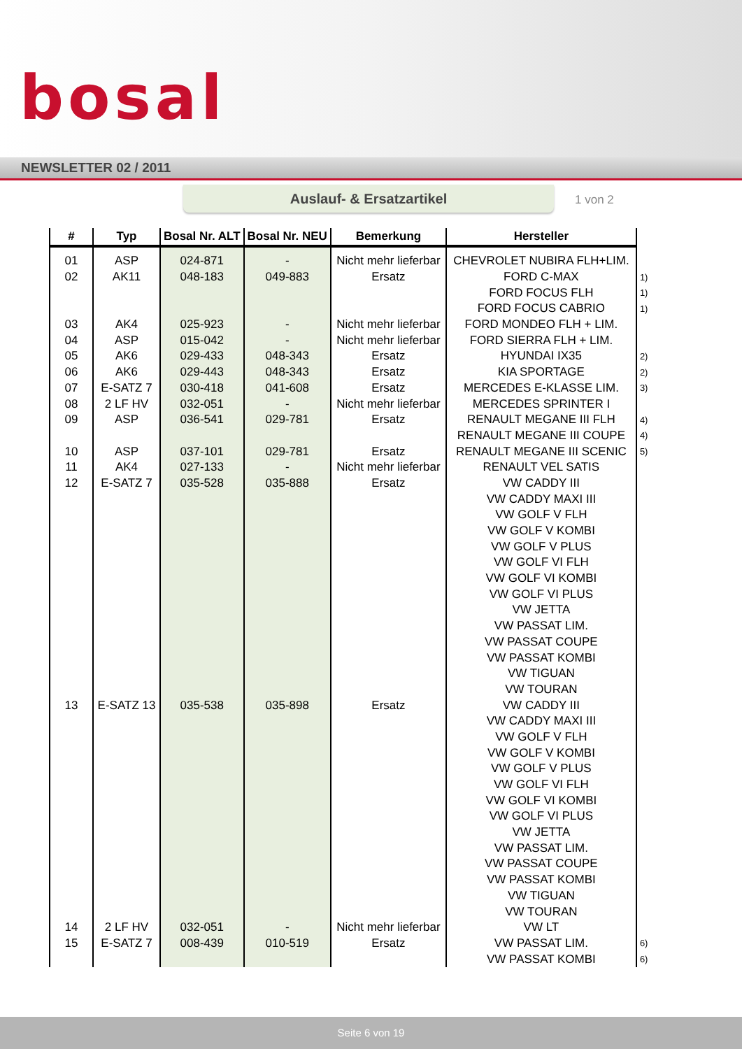bosal
NEWSLETTER 02 / 2011
Auslauf- & Ersatzartikel
1 von 2
| # | Typ | Bosal Nr. ALT | Bosal Nr. NEU | Bemerkung | Hersteller | |
| --- | --- | --- | --- | --- | --- | --- |
| 01 | ASP | 024-871 | - | Nicht mehr lieferbar | CHEVROLET NUBIRA FLH+LIM. | |
| 02 | AK11 | 048-183 | 049-883 | Ersatz | FORD C-MAX | 1) |
| | | | | | FORD FOCUS FLH | 1) |
| | | | | | FORD FOCUS CABRIO | 1) |
| 03 | AK4 | 025-923 | - | Nicht mehr lieferbar | FORD MONDEO FLH + LIM. | |
| 04 | ASP | 015-042 | - | Nicht mehr lieferbar | FORD SIERRA FLH + LIM. | |
| 05 | AK6 | 029-433 | 048-343 | Ersatz | HYUNDAI IX35 | 2) |
| 06 | AK6 | 029-443 | 048-343 | Ersatz | KIA SPORTAGE | 2) |
| 07 | E-SATZ 7 | 030-418 | 041-608 | Ersatz | MERCEDES E-KLASSE LIM. | 3) |
| 08 | 2 LF HV | 032-051 | - | Nicht mehr lieferbar | MERCEDES SPRINTER I | |
| 09 | ASP | 036-541 | 029-781 | Ersatz | RENAULT MEGANE III FLH | 4) |
| | | | | | RENAULT MEGANE III COUPE | 4) |
| 10 | ASP | 037-101 | 029-781 | Ersatz | RENAULT MEGANE III SCENIC | 5) |
| 11 | AK4 | 027-133 | - | Nicht mehr lieferbar | RENAULT VEL SATIS | |
| 12 | E-SATZ 7 | 035-528 | 035-888 | Ersatz | VW CADDY III | |
| | | | | | VW CADDY MAXI III | |
| | | | | | VW GOLF V FLH | |
| | | | | | VW GOLF V KOMBI | |
| | | | | | VW GOLF V PLUS | |
| | | | | | VW GOLF VI FLH | |
| | | | | | VW GOLF VI KOMBI | |
| | | | | | VW GOLF VI PLUS | |
| | | | | | VW JETTA | |
| | | | | | VW PASSAT LIM. | |
| | | | | | VW PASSAT COUPE | |
| | | | | | VW PASSAT KOMBI | |
| | | | | | VW TIGUAN | |
| | | | | | VW TOURAN | |
| 13 | E-SATZ 13 | 035-538 | 035-898 | Ersatz | VW CADDY III | |
| | | | | | VW CADDY MAXI III | |
| | | | | | VW GOLF V FLH | |
| | | | | | VW GOLF V KOMBI | |
| | | | | | VW GOLF V PLUS | |
| | | | | | VW GOLF VI FLH | |
| | | | | | VW GOLF VI KOMBI | |
| | | | | | VW GOLF VI PLUS | |
| | | | | | VW JETTA | |
| | | | | | VW PASSAT LIM. | |
| | | | | | VW PASSAT COUPE | |
| | | | | | VW PASSAT KOMBI | |
| | | | | | VW TIGUAN | |
| | | | | | VW TOURAN | |
| 14 | 2 LF HV | 032-051 | - | Nicht mehr lieferbar | VW LT | |
| 15 | E-SATZ 7 | 008-439 | 010-519 | Ersatz | VW PASSAT LIM. | 6) |
| | | | | | VW PASSAT KOMBI | 6) |
Seite 6 von 19